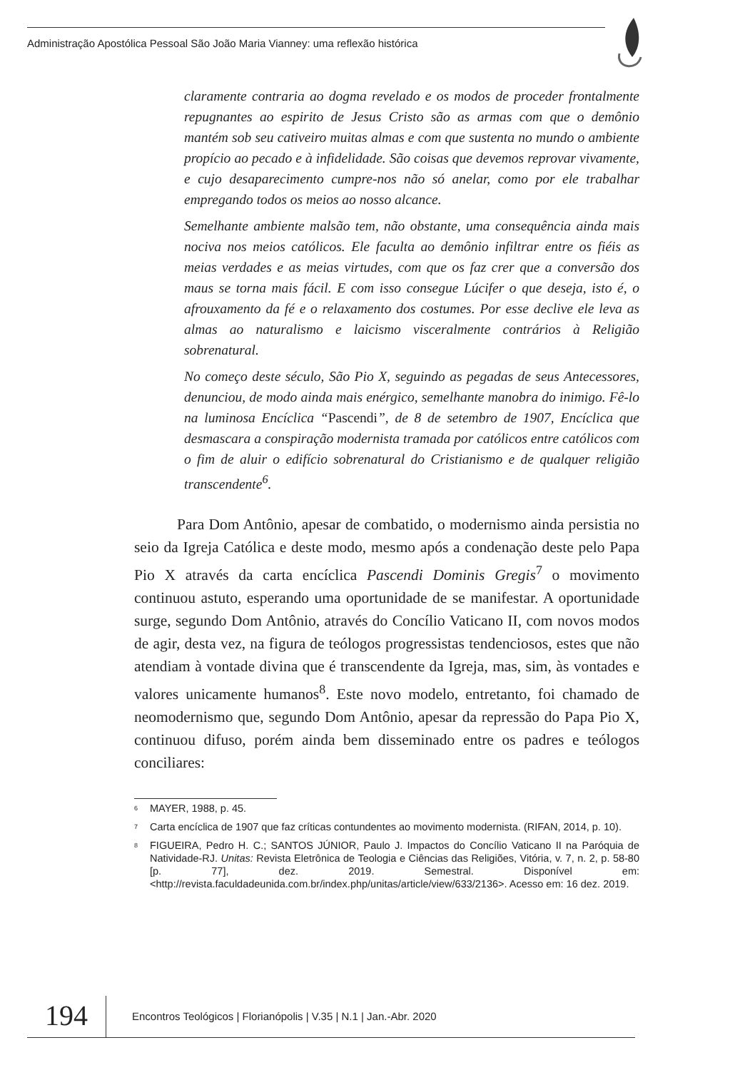Administração Apostólica Pessoal São João Maria Vianney: uma reflexão histórica
claramente contraria ao dogma revelado e os modos de proceder frontalmente repugnantes ao espirito de Jesus Cristo são as armas com que o demônio mantém sob seu cativeiro muitas almas e com que sustenta no mundo o ambiente propício ao pecado e à infidelidade. São coisas que devemos reprovar vivamente, e cujo desaparecimento cumpre-nos não só anelar, como por ele trabalhar empregando todos os meios ao nosso alcance.
Semelhante ambiente malsão tem, não obstante, uma consequência ainda mais nociva nos meios católicos. Ele faculta ao demônio infiltrar entre os fiéis as meias verdades e as meias virtudes, com que os faz crer que a conversão dos maus se torna mais fácil. E com isso consegue Lúcifer o que deseja, isto é, o afrouxamento da fé e o relaxamento dos costumes. Por esse declive ele leva as almas ao naturalismo e laicismo visceralmente contrários à Religião sobrenatural.
No começo deste século, São Pio X, seguindo as pegadas de seus Antecessores, denunciou, de modo ainda mais enérgico, semelhante manobra do inimigo. Fê-lo na luminosa Encíclica “Pascendi”, de 8 de setembro de 1907, Encíclica que desmascara a conspiração modernista tramada por católicos entre católicos com o fim de aluir o edifício sobrenatural do Cristianismo e de qualquer religião transcendente<sup>6</sup>.
Para Dom Antônio, apesar de combatido, o modernismo ainda persistia no seio da Igreja Católica e deste modo, mesmo após a condenação deste pelo Papa Pio X através da carta encíclica Pascendi Dominis Gregis<sup>7</sup> o movimento continuou astuto, esperando uma oportunidade de se manifestar. A oportunidade surge, segundo Dom Antônio, através do Concílio Vaticano II, com novos modos de agir, desta vez, na figura de teólogos progressistas tendenciosos, estes que não atendiam à vontade divina que é transcendente da Igreja, mas, sim, às vontades e valores unicamente humanos<sup>8</sup>. Este novo modelo, entretanto, foi chamado de neomodernismo que, segundo Dom Antônio, apesar da repressão do Papa Pio X, continuou difuso, porém ainda bem disseminado entre os padres e teólogos conciliares:
<sup>6</sup> MAYER, 1988, p. 45.
<sup>7</sup> Carta encíclica de 1907 que faz críticas contundentes ao movimento modernista. (RIFAN, 2014, p. 10).
<sup>8</sup> FIGUEIRA, Pedro H. C.; SANTOS JÚNIOR, Paulo J. Impactos do Concílio Vaticano II na Paróquia de Natividade-RJ. Unitas: Revista Eletrônica de Teologia e Ciências das Religiões, Vitória, v. 7, n. 2, p. 58-80 [p. 77], dez. 2019. Semestral. Disponível em: <http://revista.faculdadeunida.com.br/index.php/unitas/article/view/633/2136>. Acesso em: 16 dez. 2019.
194
Encontros Teológicos | Florianópolis | V.35 | N.1 | Jan.-Abr. 2020